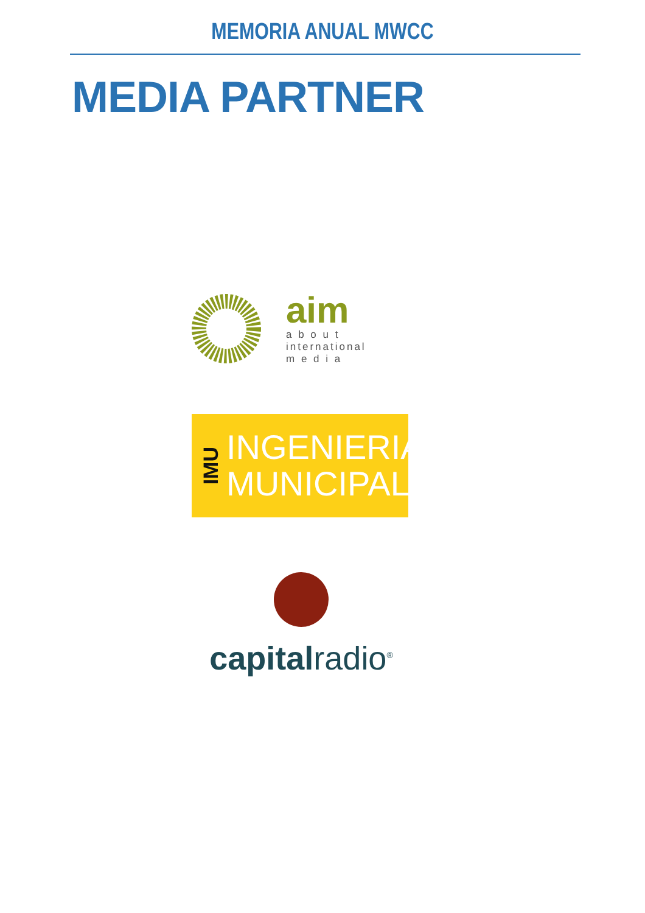MEMORIA ANUAL MWCC
MEDIA PARTNER
aim
a b o u t
international
m e d i a
IMU
INGENIERIA
MUNICIPAL
capitalradio<sup>®</sup>